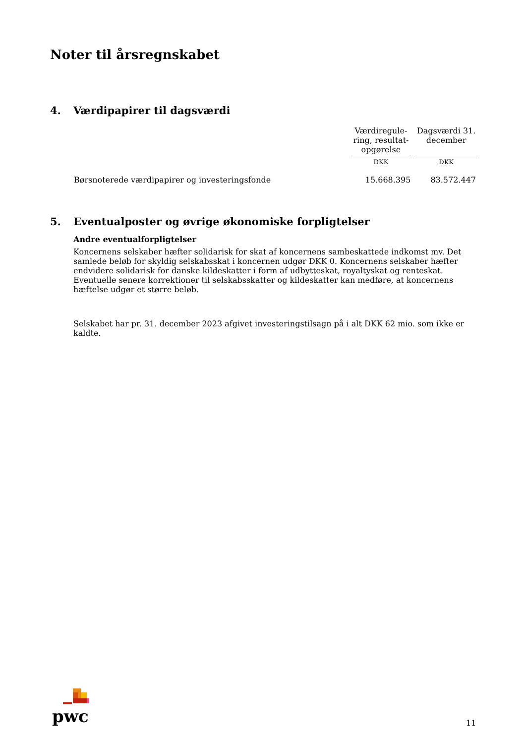Noter til årsregnskabet
4. Værdipapirer til dagsværdi
| | Værdiregule-ring, resultat-opgørelse | | Dagsværdi 31. december |
| --- | --- | --- | --- |
| | DKK | | DKK |
| Børsnoterede værdipapirer og investeringsfonde | 15.668.395 | | 83.572.447 |
5. Eventualposter og øvrige økonomiske forpligtelser
Andre eventualforpligtelser
Koncernens selskaber hæfter solidarisk for skat af koncernens sambeskattede indkomst mv. Det samlede beløb for skyldig selskabsskat i koncernen udgør DKK 0. Koncernens selskaber hæfter endvidere solidarisk for danske kildeskatter i form af udbytteskat, royaltyskat og renteskat. Eventuelle senere korrektioner til selskabsskatter og kildeskatter kan medføre, at koncernens hæftelse udgør et større beløb.
Selskabet har pr. 31. december 2023 afgivet investeringstilsagn på i alt DKK 62 mio. som ikke er kaldte.
pwc
11